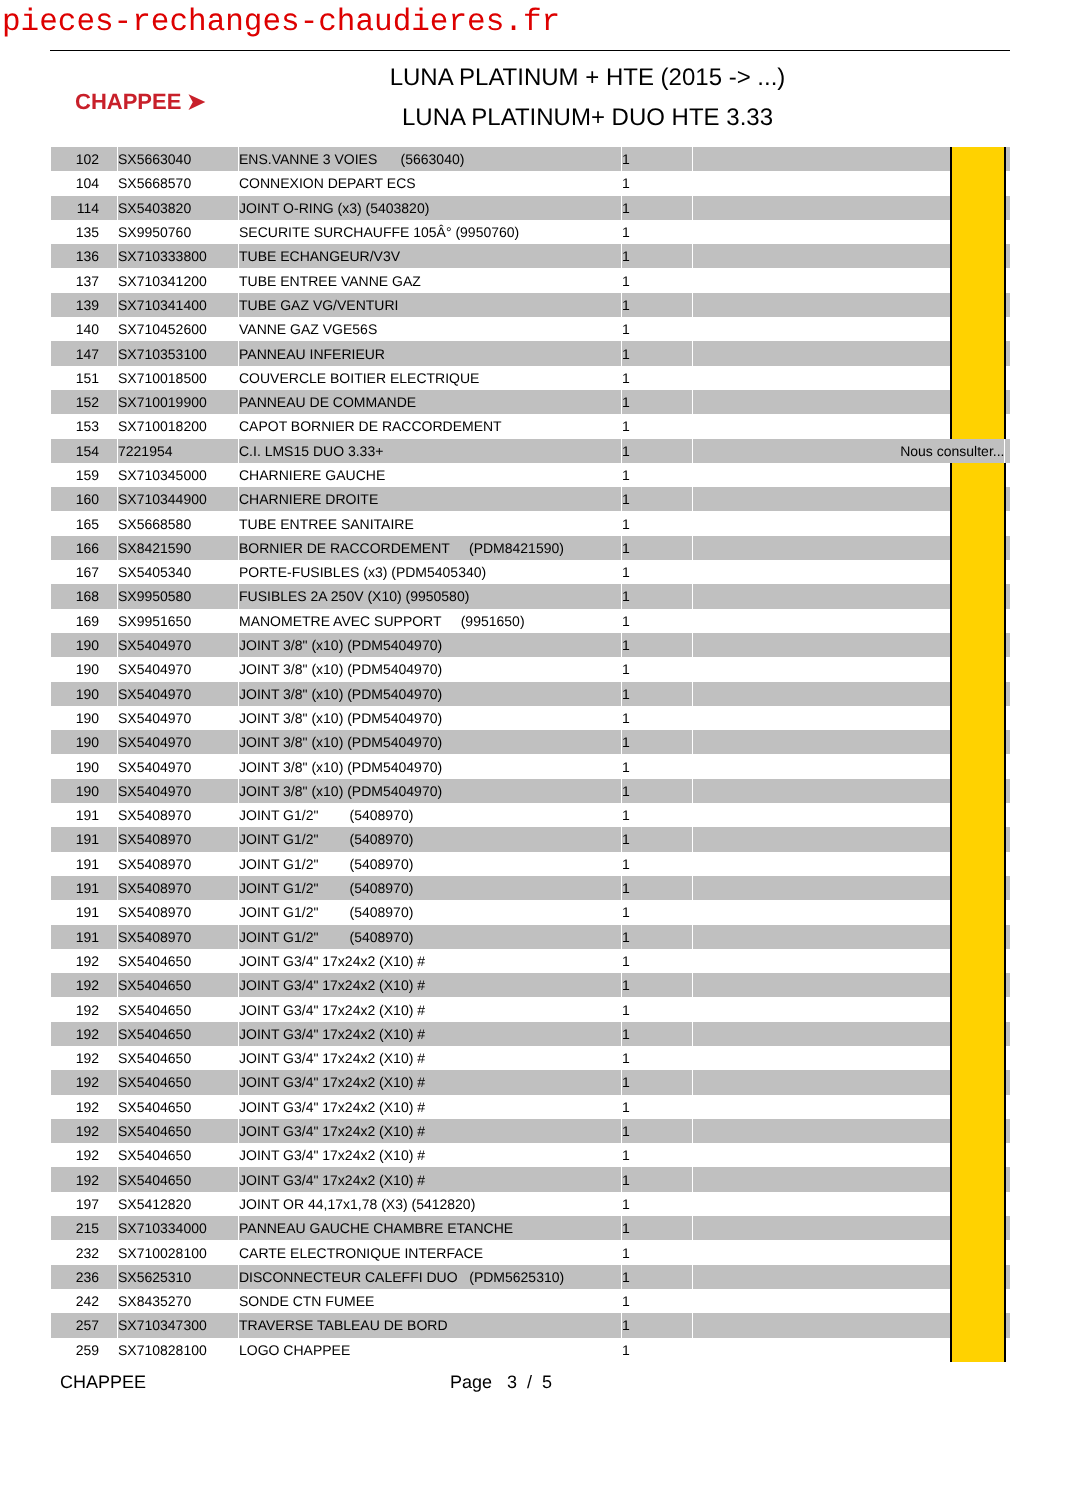pieces-rechanges-chaudieres.fr
CHAPPEE ➤
LUNA PLATINUM + HTE (2015 -> ...)
LUNA PLATINUM+ DUO HTE 3.33
| 102 | SX5663040 | ENS.VANNE 3 VOIES (5663040) | 1 | | | |
| 104 | SX5668570 | CONNEXION DEPART ECS | 1 | | | |
| 114 | SX5403820 | JOINT O-RING (x3) (5403820) | 1 | | | |
| 135 | SX9950760 | SECURITE SURCHAUFFE 105Â° (9950760) | 1 | | | |
| 136 | SX710333800 | TUBE ECHANGEUR/V3V | 1 | | | |
| 137 | SX710341200 | TUBE ENTREE VANNE GAZ | 1 | | | |
| 139 | SX710341400 | TUBE GAZ VG/VENTURI | 1 | | | |
| 140 | SX710452600 | VANNE GAZ VGE56S | 1 | | | |
| 147 | SX710353100 | PANNEAU INFERIEUR | 1 | | | |
| 151 | SX710018500 | COUVERCLE BOITIER ELECTRIQUE | 1 | | | |
| 152 | SX710019900 | PANNEAU DE COMMANDE | 1 | | | |
| 153 | SX710018200 | CAPOT BORNIER DE RACCORDEMENT | 1 | | | |
| 154 | 7221954 | C.I. LMS15 DUO 3.33+ | 1 | Nous consulter... | | |
| 159 | SX710345000 | CHARNIERE GAUCHE | 1 | | | |
| 160 | SX710344900 | CHARNIERE DROITE | 1 | | | |
| 165 | SX5668580 | TUBE ENTREE SANITAIRE | 1 | | | |
| 166 | SX8421590 | BORNIER DE RACCORDEMENT (PDM8421590) | 1 | | | |
| 167 | SX5405340 | PORTE-FUSIBLES (x3) (PDM5405340) | 1 | | | |
| 168 | SX9950580 | FUSIBLES 2A 250V (X10) (9950580) | 1 | | | |
| 169 | SX9951650 | MANOMETRE AVEC SUPPORT (9951650) | 1 | | | |
| 190 | SX5404970 | JOINT 3/8" (x10) (PDM5404970) | 1 | | | |
| 190 | SX5404970 | JOINT 3/8" (x10) (PDM5404970) | 1 | | | |
| 190 | SX5404970 | JOINT 3/8" (x10) (PDM5404970) | 1 | | | |
| 190 | SX5404970 | JOINT 3/8" (x10) (PDM5404970) | 1 | | | |
| 190 | SX5404970 | JOINT 3/8" (x10) (PDM5404970) | 1 | | | |
| 190 | SX5404970 | JOINT 3/8" (x10) (PDM5404970) | 1 | | | |
| 190 | SX5404970 | JOINT 3/8" (x10) (PDM5404970) | 1 | | | |
| 191 | SX5408970 | JOINT G1/2" (5408970) | 1 | | | |
| 191 | SX5408970 | JOINT G1/2" (5408970) | 1 | | | |
| 191 | SX5408970 | JOINT G1/2" (5408970) | 1 | | | |
| 191 | SX5408970 | JOINT G1/2" (5408970) | 1 | | | |
| 191 | SX5408970 | JOINT G1/2" (5408970) | 1 | | | |
| 191 | SX5408970 | JOINT G1/2" (5408970) | 1 | | | |
| 192 | SX5404650 | JOINT G3/4" 17x24x2 (X10) # | 1 | | | |
| 192 | SX5404650 | JOINT G3/4" 17x24x2 (X10) # | 1 | | | |
| 192 | SX5404650 | JOINT G3/4" 17x24x2 (X10) # | 1 | | | |
| 192 | SX5404650 | JOINT G3/4" 17x24x2 (X10) # | 1 | | | |
| 192 | SX5404650 | JOINT G3/4" 17x24x2 (X10) # | 1 | | | |
| 192 | SX5404650 | JOINT G3/4" 17x24x2 (X10) # | 1 | | | |
| 192 | SX5404650 | JOINT G3/4" 17x24x2 (X10) # | 1 | | | |
| 192 | SX5404650 | JOINT G3/4" 17x24x2 (X10) # | 1 | | | |
| 192 | SX5404650 | JOINT G3/4" 17x24x2 (X10) # | 1 | | | |
| 192 | SX5404650 | JOINT G3/4" 17x24x2 (X10) # | 1 | | | |
| 197 | SX5412820 | JOINT OR 44,17x1,78 (X3) (5412820) | 1 | | | |
| 215 | SX710334000 | PANNEAU GAUCHE CHAMBRE ETANCHE | 1 | | | |
| 232 | SX710028100 | CARTE ELECTRONIQUE INTERFACE | 1 | | | |
| 236 | SX5625310 | DISCONNECTEUR CALEFFI DUO (PDM5625310) | 1 | | | |
| 242 | SX8435270 | SONDE CTN FUMEE | 1 | | | |
| 257 | SX710347300 | TRAVERSE TABLEAU DE BORD | 1 | | | |
| 259 | SX710828100 | LOGO CHAPPEE | 1 | | | |
CHAPPEE Page 3 / 5